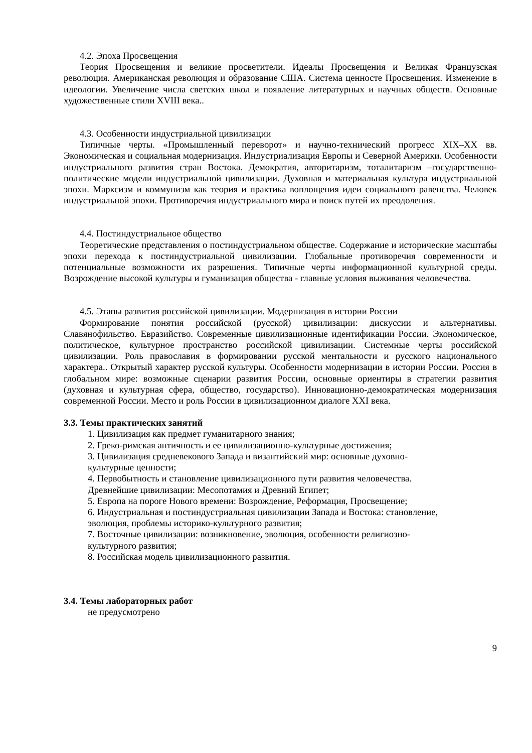4.2. Эпоха Просвещения
Теория Просвещения и великие просветители. Идеалы Просвещения и Великая Французская революция. Американская революция и образование США. Система ценносте Просвещения. Изменение в идеологии. Увеличение числа светских школ и появление литературных и научных обществ. Основные художественные стили XVIII века..
4.3. Особенности индустриальной цивилизации
Типичные черты. «Промышленный переворот» и научно-технический прогресс XIX–XX вв. Экономическая и социальная модернизация. Индустриализация Европы и Северной Америки. Особенности индустриального развития стран Востока. Демократия, авторитаризм, тоталитаризм –государственно-политические модели индустриальной цивилизации. Духовная и материальная культура индустриальной эпохи. Марксизм и коммунизм как теория и практика воплощения идеи социального равенства. Человек индустриальной эпохи. Противоречия индустриального мира и поиск путей их преодоления.
4.4. Постиндустриальное общество
Теоретические представления о постиндустриальном обществе. Содержание и исторические масштабы эпохи перехода к постиндустриальной цивилизации. Глобальные противоречия современности и потенциальные возможности их разрешения. Типичные черты информационной культурной среды. Возрождение высокой культуры и гуманизация общества - главные условия выживания человечества.
4.5. Этапы развития российской цивилизации. Модернизация в истории России
Формирование понятия российской (русской) цивилизации: дискуссии и альтернативы. Славянофильство. Евразийство. Современные цивилизационные идентификации России. Экономическое, политическое, культурное пространство российской цивилизации. Системные черты российской цивилизации. Роль православия в формировании русской ментальности и русского национального характера.. Открытый характер русской культуры. Особенности модернизации в истории России. Россия в глобальном мире: возможные сценарии развития России, основные ориентиры в стратегии развития (духовная и культурная сфера, общество, государство). Инновационно-демократическая модернизация современной России. Место и роль России в цивилизационном диалоге XXI века.
3.3. Темы практических занятий
1. Цивилизация как предмет гуманитарного знания;
2. Греко-римская античность и ее цивилизационно-культурные достижения;
3. Цивилизация средневекового Запада и византийский мир: основные духовно-
культурные ценности;
4. Первобытность и становление цивилизационного пути развития человечества.
Древнейшие цивилизации: Месопотамия и Древний Египет;
5. Европа на пороге Нового времени: Возрождение, Реформация, Просвещение;
6. Индустриальная и постиндустриальная цивилизации Запада и Востока: становление,
эволюция, проблемы историко-культурного развития;
7. Восточные цивилизации: возникновение, эволюция, особенности религиозно-
культурного развития;
8. Российская модель цивилизационного развития.
3.4. Темы лабораторных работ
не предусмотрено
9